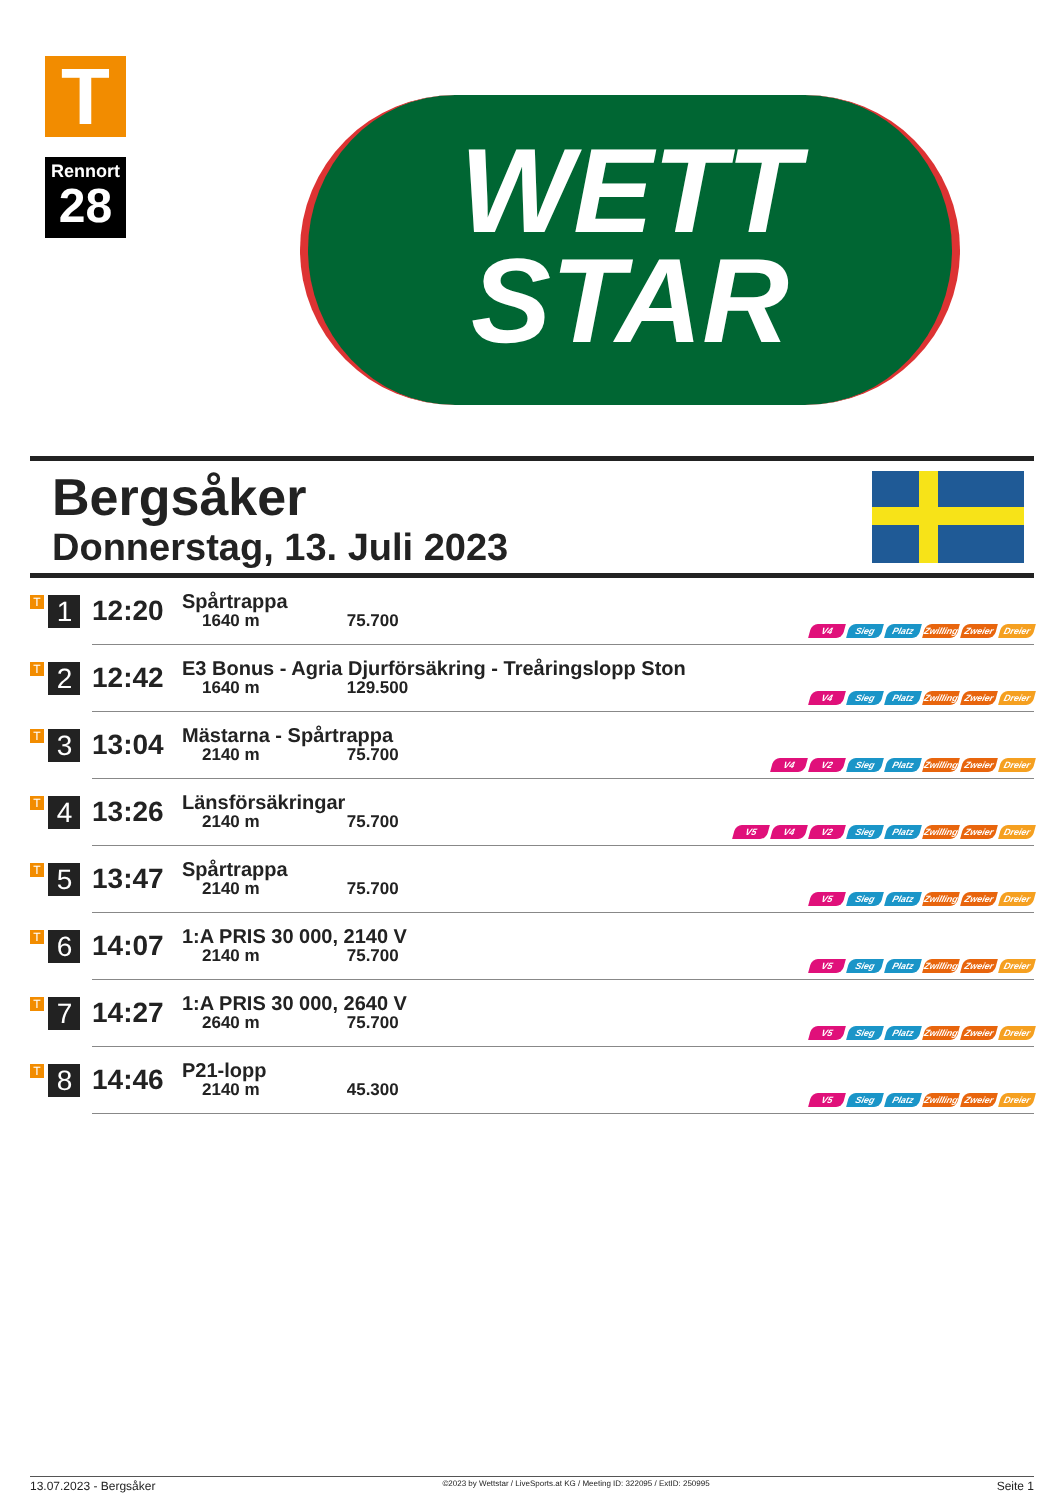T
Rennort
28
WETT
STAR
Bergsåker
Donnerstag, 13. Juli 2023
| T 1 | 12:20 | Spårtrappa 1640 m 75.700 | V4 Sieg Platz Zwilling Zweier Dreier |
| T 2 | 12:42 | E3 Bonus - Agria Djurförsäkring - Treåringslopp Ston 1640 m 129.500 | V4 Sieg Platz Zwilling Zweier Dreier |
| T 3 | 13:04 | Mästarna - Spårtrappa 2140 m 75.700 | V4 V2 Sieg Platz Zwilling Zweier Dreier |
| T 4 | 13:26 | Länsförsäkringar 2140 m 75.700 | V5 V4 V2 Sieg Platz Zwilling Zweier Dreier |
| T 5 | 13:47 | Spårtrappa 2140 m 75.700 | V5 Sieg Platz Zwilling Zweier Dreier |
| T 6 | 14:07 | 1:A PRIS 30 000, 2140 V 2140 m 75.700 | V5 Sieg Platz Zwilling Zweier Dreier |
| T 7 | 14:27 | 1:A PRIS 30 000, 2640 V 2640 m 75.700 | V5 Sieg Platz Zwilling Zweier Dreier |
| T 8 | 14:46 | P21-lopp 2140 m 45.300 | V5 Sieg Platz Zwilling Zweier Dreier |
13.07.2023 - Bergsåker ©2023 by Wettstar / LiveSports.at KG / Meeting ID: 322095 / ExtID: 250995 Seite 1